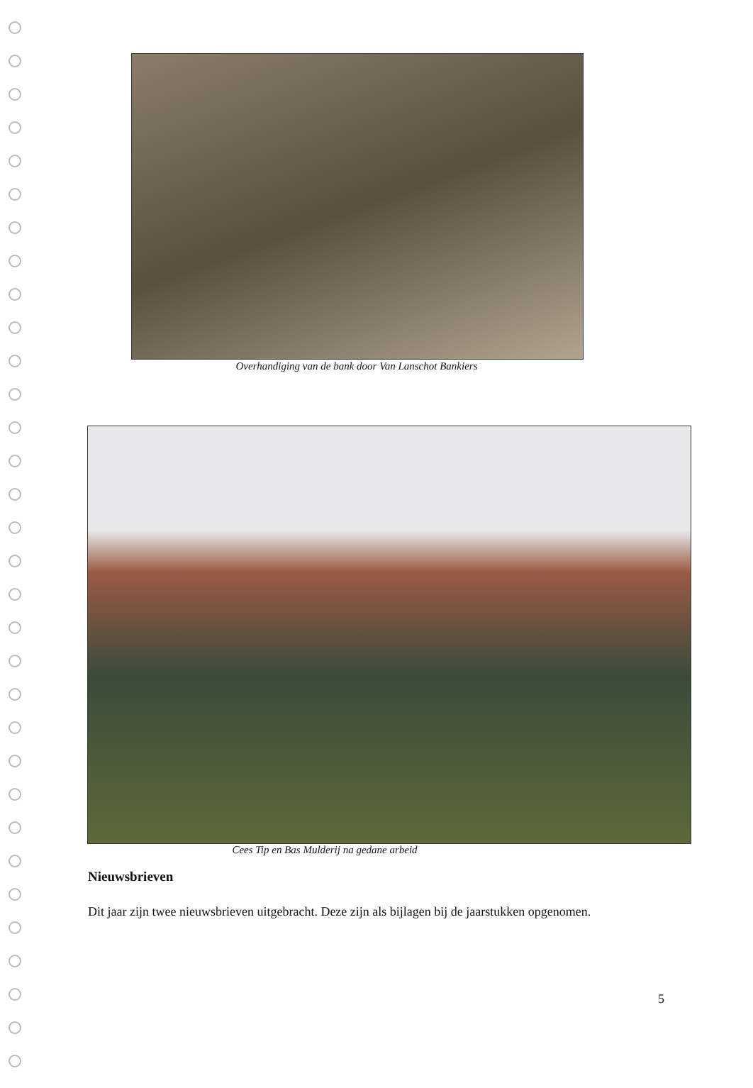Overhandiging van de bank door Van Lanschot Bankiers
Cees Tip en Bas Mulderij na gedane arbeid
Nieuwsbrieven
Dit jaar zijn twee nieuwsbrieven uitgebracht. Deze zijn als bijlagen bij de jaarstukken opgenomen.
5